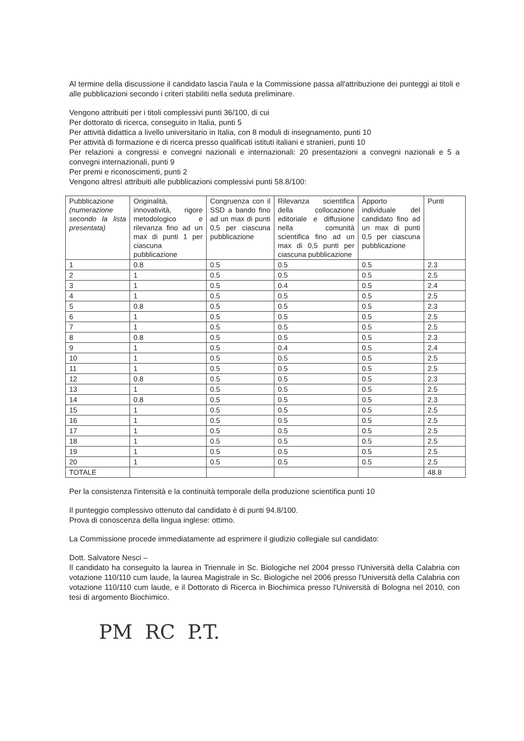Al termine della discussione il candidato lascia l'aula e la Commissione passa all'attribuzione dei punteggi ai titoli e alle pubblicazioni secondo i criteri stabiliti nella seduta preliminare.
Vengono attribuiti per i titoli complessivi punti 36/100, di cui
Per dottorato di ricerca, conseguito in Italia, punti 5
Per attività didattica a livello universitario in Italia, con 8 moduli di insegnamento, punti 10
Per attività di formazione e di ricerca presso qualificati istituti italiani e stranieri, punti 10
Per relazioni a congressi e convegni nazionali e internazionali: 20 presentazioni a convegni nazionali e 5 a convegni internazionali, punti 9
Per premi e riconoscimenti, punti 2
Vengono altresì attribuiti alle pubblicazioni complessivi punti 58.8/100:
| Pubblicazione (numerazione secondo la lista presentata) | Originalità, innovatività, rigore metodologico e rilevanza fino ad un max di punti 1 per ciascuna pubblicazione | Congruenza con il SSD a bando fino ad un max di punti 0,5 per ciascuna pubblicazione | Rilevanza scientifica della collocazione editoriale e diffusione nella comunità scientifica fino ad un max di 0,5 punti per ciascuna pubblicazione | Apporto individuale del candidato fino ad un max di punti 0,5 per ciascuna pubblicazione | Punti |
| --- | --- | --- | --- | --- | --- |
| 1 | 0.8 | 0.5 | 0.5 | 0.5 | 2.3 |
| 2 | 1 | 0.5 | 0.5 | 0.5 | 2.5 |
| 3 | 1 | 0.5 | 0.4 | 0.5 | 2.4 |
| 4 | 1 | 0.5 | 0.5 | 0.5 | 2.5 |
| 5 | 0.8 | 0.5 | 0.5 | 0.5 | 2.3 |
| 6 | 1 | 0.5 | 0.5 | 0.5 | 2.5 |
| 7 | 1 | 0.5 | 0.5 | 0.5 | 2.5 |
| 8 | 0.8 | 0.5 | 0.5 | 0.5 | 2.3 |
| 9 | 1 | 0.5 | 0.4 | 0.5 | 2.4 |
| 10 | 1 | 0.5 | 0.5 | 0.5 | 2.5 |
| 11 | 1 | 0.5 | 0.5 | 0.5 | 2.5 |
| 12 | 0.8 | 0.5 | 0.5 | 0.5 | 2.3 |
| 13 | 1 | 0.5 | 0.5 | 0.5 | 2.5 |
| 14 | 0.8 | 0.5 | 0.5 | 0.5 | 2.3 |
| 15 | 1 | 0.5 | 0.5 | 0.5 | 2.5 |
| 16 | 1 | 0.5 | 0.5 | 0.5 | 2.5 |
| 17 | 1 | 0.5 | 0.5 | 0.5 | 2.5 |
| 18 | 1 | 0.5 | 0.5 | 0.5 | 2.5 |
| 19 | 1 | 0.5 | 0.5 | 0.5 | 2.5 |
| 20 | 1 | 0.5 | 0.5 | 0.5 | 2.5 |
| TOTALE | | | | | 48.8 |
Per la consistenza l'intensità e la continuità temporale della produzione scientifica punti 10
Il punteggio complessivo ottenuto dal candidato è di punti 94.8/100.
Prova di conoscenza della lingua inglese: ottimo.
La Commissione procede immediatamente ad esprimere il giudizio collegiale sul candidato:
Dott. Salvatore Nesci –
Il candidato ha conseguito la laurea in Triennale in Sc. Biologiche nel 2004 presso l'Università della Calabria con votazione 110/110 cum laude, la laurea Magistrale in Sc. Biologiche nel 2006 presso l'Università della Calabria con votazione 110/110 cum laude, e il Dottorato di Ricerca in Biochimica presso l'Università di Bologna nel 2010, con tesi di argomento Biochimico.
PM RC P.T.